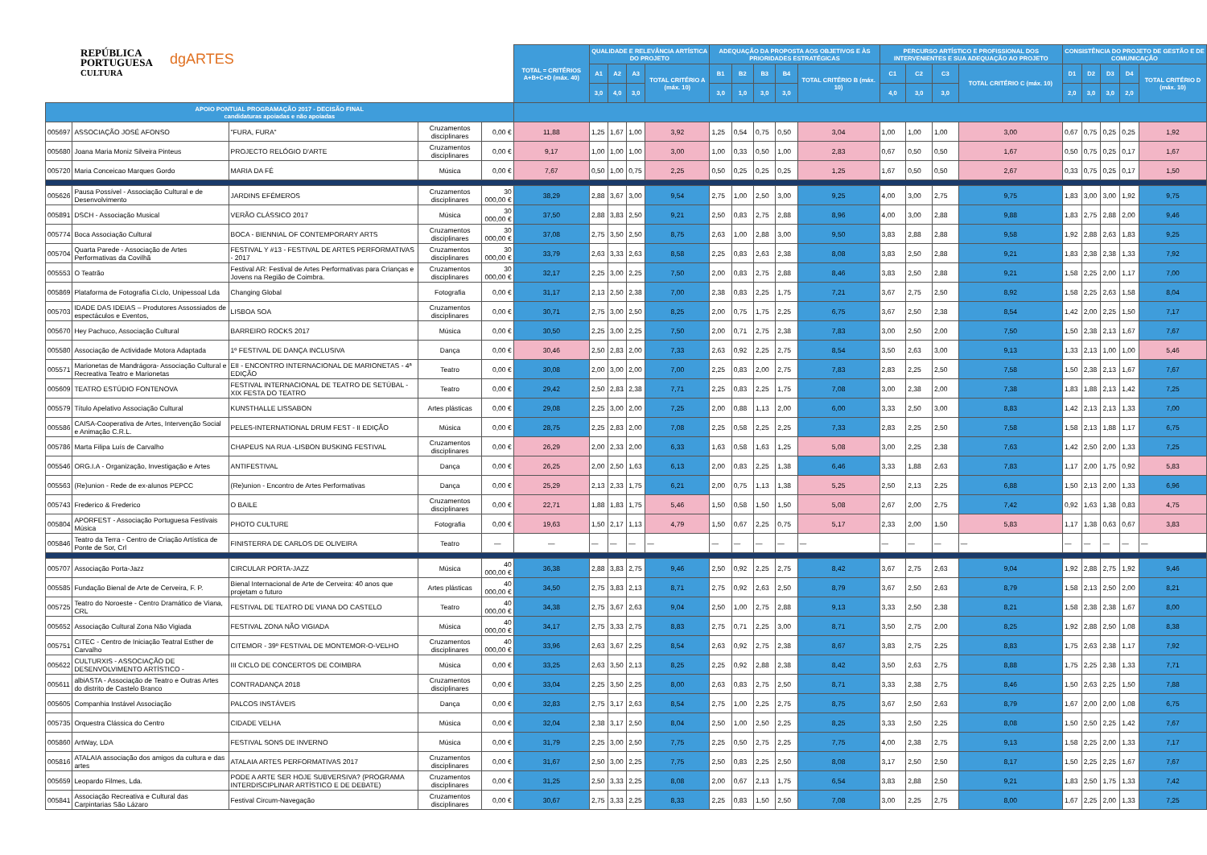REPÚBLICA
PORTUGUESA
CULTURA
dgARTES
| | | | | | TOTAL = CRITÉRIOS A+B+C+D (máx. 40) | QUALIDADE E RELEVÂNCIA ARTÍSTICA DO PROJETO | | | | ADEQUAÇÃO DA PROPOSTA AOS OBJETIVOS E ÀS PRIORIDADES ESTRATÉGICAS | | | | | PERCURSO ARTÍSTICO E PROFISSIONAL DOS INTERVENIENTES E SUA ADEQUAÇÃO AO PROJETO | | | | CONSISTÊNCIA DO PROJETO DE GESTÃO E DE COMUNICAÇÃO | | | | |
| --- | --- | --- | --- | --- | --- | --- | --- | --- | --- | --- | --- | --- | --- | --- | --- | --- | --- | --- | --- | --- | --- | --- | --- |
| | | | | | | A1 | A2 | A3 | TOTAL CRITÉRIO A (máx. 10) | B1 | B2 | B3 | B4 | TOTAL CRITÉRIO B (máx. 10) | C1 | C2 | C3 | TOTAL CRITÉRIO C (máx. 10) | D1 | D2 | D3 | D4 | TOTAL CRITÉRIO D (máx. 10) |
| | | | | | | 3,0 | 4,0 | 3,0 | | 3,0 | 1,0 | 3,0 | 3,0 | | 4,0 | 3,0 | 3,0 | | 2,0 | 3,0 | 3,0 | 2,0 | |
| APOIO PONTUAL PROGRAMAÇÃO 2017 - DECISÃO FINAL candidaturas apoiadas e não apoiadas | | | | | | | | | | | | | | | | | | | | | | | |
| 005697 | ASSOCIAÇÃO JOSÉ AFONSO | "FURA, FURA" | Cruzamentos disciplinares | 0,00 € | 11,88 | 1,25 | 1,67 | 1,00 | 3,92 | 1,25 | 0,54 | 0,75 | 0,50 | 3,04 | 1,00 | 1,00 | 1,00 | 3,00 | 0,67 | 0,75 | 0,25 | 0,25 | 1,92 |
| 005680 | Joana Maria Moniz Silveira Pinteus | PROJECTO RELÓGIO D'ARTE | Cruzamentos disciplinares | 0,00 € | 9,17 | 1,00 | 1,00 | 1,00 | 3,00 | 1,00 | 0,33 | 0,50 | 1,00 | 2,83 | 0,67 | 0,50 | 0,50 | 1,67 | 0,50 | 0,75 | 0,25 | 0,17 | 1,67 |
| 005720 | Maria Conceicao Marques Gordo | MARIA DA FÉ | Música | 0,00 € | 7,67 | 0,50 | 1,00 | 0,75 | 2,25 | 0,50 | 0,25 | 0,25 | 0,25 | 1,25 | 1,67 | 0,50 | 0,50 | 2,67 | 0,33 | 0,75 | 0,25 | 0,17 | 1,50 |
| 005626 | Pausa Possível - Associação Cultural e de Desenvolvimento | JARDINS EFÉMEROS | Cruzamentos disciplinares | 30 000,00 € | 38,29 | 2,88 | 3,67 | 3,00 | 9,54 | 2,75 | 1,00 | 2,50 | 3,00 | 9,25 | 4,00 | 3,00 | 2,75 | 9,75 | 1,83 | 3,00 | 3,00 | 1,92 | 9,75 |
| 005891 | DSCH - Associação Musical | VERÃO CLÁSSICO 2017 | Música | 30 000,00 € | 37,50 | 2,88 | 3,83 | 2,50 | 9,21 | 2,50 | 0,83 | 2,75 | 2,88 | 8,96 | 4,00 | 3,00 | 2,88 | 9,88 | 1,83 | 2,75 | 2,88 | 2,00 | 9,46 |
| 005774 | Boca Associação Cultural | BOCA - BIENNIAL OF CONTEMPORARY ARTS | Cruzamentos disciplinares | 30 000,00 € | 37,08 | 2,75 | 3,50 | 2,50 | 8,75 | 2,63 | 1,00 | 2,88 | 3,00 | 9,50 | 3,83 | 2,88 | 2,88 | 9,58 | 1,92 | 2,88 | 2,63 | 1,83 | 9,25 |
| 005704 | Quarta Parede - Associação de Artes Performativas da Covilhã | FESTIVAL Y #13 - FESTIVAL DE ARTES PERFORMATIVAS - 2017 | Cruzamentos disciplinares | 30 000,00 € | 33,79 | 2,63 | 3,33 | 2,63 | 8,58 | 2,25 | 0,83 | 2,63 | 2,38 | 8,08 | 3,83 | 2,50 | 2,88 | 9,21 | 1,83 | 2,38 | 2,38 | 1,33 | 7,92 |
| 005553 | O Teatrão | Festival AR: Festival de Artes Performativas para Crianças e Jovens na Região de Coimbra. | Cruzamentos disciplinares | 30 000,00 € | 32,17 | 2,25 | 3,00 | 2,25 | 7,50 | 2,00 | 0,83 | 2,75 | 2,88 | 8,46 | 3,83 | 2,50 | 2,88 | 9,21 | 1,58 | 2,25 | 2,00 | 1,17 | 7,00 |
| 005869 | Plataforma de Fotografia Ci.clo, Unipessoal Lda | Changing Global | Fotografia | 0,00 € | 31,17 | 2,13 | 2,50 | 2,38 | 7,00 | 2,38 | 0,83 | 2,25 | 1,75 | 7,21 | 3,67 | 2,75 | 2,50 | 8,92 | 1,58 | 2,25 | 2,63 | 1,58 | 8,04 |
| 005703 | IDADE DAS IDEIAS – Produtores Assossiados de espectáculos e Eventos, | LISBOA SOA | Cruzamentos disciplinares | 0,00 € | 30,71 | 2,75 | 3,00 | 2,50 | 8,25 | 2,00 | 0,75 | 1,75 | 2,25 | 6,75 | 3,67 | 2,50 | 2,38 | 8,54 | 1,42 | 2,00 | 2,25 | 1,50 | 7,17 |
| 005670 | Hey Pachuco, Associação Cultural | BARREIRO ROCKS 2017 | Música | 0,00 € | 30,50 | 2,25 | 3,00 | 2,25 | 7,50 | 2,00 | 0,71 | 2,75 | 2,38 | 7,83 | 3,00 | 2,50 | 2,00 | 7,50 | 1,50 | 2,38 | 2,13 | 1,67 | 7,67 |
| 005580 | Associação de Actividade Motora Adaptada | 1º FESTIVAL DE DANÇA INCLUSIVA | Dança | 0,00 € | 30,46 | 2,50 | 2,83 | 2,00 | 7,33 | 2,63 | 0,92 | 2,25 | 2,75 | 8,54 | 3,50 | 2,63 | 3,00 | 9,13 | 1,33 | 2,13 | 1,00 | 1,00 | 5,46 |
| 005571 | Marionetas de Mandrágora- Associação Cultural e Recreativa Teatro e Marionetas | EII - ENCONTRO INTERNACIONAL DE MARIONETAS - 4ª EDIÇÃO | Teatro | 0,00 € | 30,08 | 2,00 | 3,00 | 2,00 | 7,00 | 2,25 | 0,83 | 2,00 | 2,75 | 7,83 | 2,83 | 2,25 | 2,50 | 7,58 | 1,50 | 2,38 | 2,13 | 1,67 | 7,67 |
| 005609 | TEATRO ESTÚDIO FONTENOVA | FESTIVAL INTERNACIONAL DE TEATRO DE SETÚBAL - XIX FESTA DO TEATRO | Teatro | 0,00 € | 29,42 | 2,50 | 2,83 | 2,38 | 7,71 | 2,25 | 0,83 | 2,25 | 1,75 | 7,08 | 3,00 | 2,38 | 2,00 | 7,38 | 1,83 | 1,88 | 2,13 | 1,42 | 7,25 |
| 005579 | Título Apelativo Associação Cultural | KUNSTHALLE LISSABON | Artes plásticas | 0,00 € | 29,08 | 2,25 | 3,00 | 2,00 | 7,25 | 2,00 | 0,88 | 1,13 | 2,00 | 6,00 | 3,33 | 2,50 | 3,00 | 8,83 | 1,42 | 2,13 | 2,13 | 1,33 | 7,00 |
| 005586 | CAISA-Cooperativa de Artes, Intervenção Social e Animação C.R.L. | PELES-INTERNATIONAL DRUM FEST - II EDIÇÃO | Música | 0,00 € | 28,75 | 2,25 | 2,83 | 2,00 | 7,08 | 2,25 | 0,58 | 2,25 | 2,25 | 7,33 | 2,83 | 2,25 | 2,50 | 7,58 | 1,58 | 2,13 | 1,88 | 1,17 | 6,75 |
| 005786 | Marta Filipa Luís de Carvalho | CHAPEUS NA RUA -LISBON BUSKING FESTIVAL | Cruzamentos disciplinares | 0,00 € | 26,29 | 2,00 | 2,33 | 2,00 | 6,33 | 1,63 | 0,58 | 1,63 | 1,25 | 5,08 | 3,00 | 2,25 | 2,38 | 7,63 | 1,42 | 2,50 | 2,00 | 1,33 | 7,25 |
| 005546 | ORG.I.A - Organização, Investigação e Artes | ANTIFESTIVAL | Dança | 0,00 € | 26,25 | 2,00 | 2,50 | 1,63 | 6,13 | 2,00 | 0,83 | 2,25 | 1,38 | 6,46 | 3,33 | 1,88 | 2,63 | 7,83 | 1,17 | 2,00 | 1,75 | 0,92 | 5,83 |
| 005563 | (Re)union - Rede de ex-alunos PEPCC | (Re)union - Encontro de Artes Performativas | Dança | 0,00 € | 25,29 | 2,13 | 2,33 | 1,75 | 6,21 | 2,00 | 0,75 | 1,13 | 1,38 | 5,25 | 2,50 | 2,13 | 2,25 | 6,88 | 1,50 | 2,13 | 2,00 | 1,33 | 6,96 |
| 005743 | Frederico & Frederico | O BAILE | Cruzamentos disciplinares | 0,00 € | 22,71 | 1,88 | 1,83 | 1,75 | 5,46 | 1,50 | 0,58 | 1,50 | 1,50 | 5,08 | 2,67 | 2,00 | 2,75 | 7,42 | 0,92 | 1,63 | 1,38 | 0,83 | 4,75 |
| 005804 | APORFEST - Associação Portuguesa Festivais Música | PHOTO CULTURE | Fotografia | 0,00 € | 19,63 | 1,50 | 2,17 | 1,13 | 4,79 | 1,50 | 0,67 | 2,25 | 0,75 | 5,17 | 2,33 | 2,00 | 1,50 | 5,83 | 1,17 | 1,38 | 0,63 | 0,67 | 3,83 |
| 005846 | Teatro da Terra - Centro de Criação Artística de Ponte de Sor, Crl | FINISTERRA DE CARLOS DE OLIVEIRA | Teatro | — | — | — | — | — | — | — | — | — | — | — | — | — | — | — | — | — | — | — | — |
| 005707 | Associação Porta-Jazz | CIRCULAR PORTA-JAZZ | Música | 40 000,00 € | 36,38 | 2,88 | 3,83 | 2,75 | 9,46 | 2,50 | 0,92 | 2,25 | 2,75 | 8,42 | 3,67 | 2,75 | 2,63 | 9,04 | 1,92 | 2,88 | 2,75 | 1,92 | 9,46 |
| 005585 | Fundação Bienal de Arte de Cerveira, F. P. | Bienal Internacional de Arte de Cerveira: 40 anos que projetam o futuro | Artes plásticas | 40 000,00 € | 34,50 | 2,75 | 3,83 | 2,13 | 8,71 | 2,75 | 0,92 | 2,63 | 2,50 | 8,79 | 3,67 | 2,50 | 2,63 | 8,79 | 1,58 | 2,13 | 2,50 | 2,00 | 8,21 |
| 005725 | Teatro do Noroeste - Centro Dramático de Viana, CRL | FESTIVAL DE TEATRO DE VIANA DO CASTELO | Teatro | 40 000,00 € | 34,38 | 2,75 | 3,67 | 2,63 | 9,04 | 2,50 | 1,00 | 2,75 | 2,88 | 9,13 | 3,33 | 2,50 | 2,38 | 8,21 | 1,58 | 2,38 | 2,38 | 1,67 | 8,00 |
| 005652 | Associação Cultural Zona Não Vigiada | FESTIVAL ZONA NÃO VIGIADA | Música | 40 000,00 € | 34,17 | 2,75 | 3,33 | 2,75 | 8,83 | 2,75 | 0,71 | 2,25 | 3,00 | 8,71 | 3,50 | 2,75 | 2,00 | 8,25 | 1,92 | 2,88 | 2,50 | 1,08 | 8,38 |
| 005751 | CITEC - Centro de Iniciação Teatral Esther de Carvalho | CITEMOR - 39º FESTIVAL DE MONTEMOR-O-VELHO | Cruzamentos disciplinares | 40 000,00 € | 33,96 | 2,63 | 3,67 | 2,25 | 8,54 | 2,63 | 0,92 | 2,75 | 2,38 | 8,67 | 3,83 | 2,75 | 2,25 | 8,83 | 1,75 | 2,63 | 2,38 | 1,17 | 7,92 |
| 005622 | CULTURXIS - ASSOCIAÇÃO DE DESENVOLVIMENTO ARTÍSTICO - | III CICLO DE CONCERTOS DE COIMBRA | Música | 0,00 € | 33,25 | 2,63 | 3,50 | 2,13 | 8,25 | 2,25 | 0,92 | 2,88 | 2,38 | 8,42 | 3,50 | 2,63 | 2,75 | 8,88 | 1,75 | 2,25 | 2,38 | 1,33 | 7,71 |
| 005611 | albiASTA - Associação de Teatro e Outras Artes do distrito de Castelo Branco | CONTRADANÇA 2018 | Cruzamentos disciplinares | 0,00 € | 33,04 | 2,25 | 3,50 | 2,25 | 8,00 | 2,63 | 0,83 | 2,75 | 2,50 | 8,71 | 3,33 | 2,38 | 2,75 | 8,46 | 1,50 | 2,63 | 2,25 | 1,50 | 7,88 |
| 005605 | Companhia Instável Associação | PALCOS INSTÁVEIS | Dança | 0,00 € | 32,83 | 2,75 | 3,17 | 2,63 | 8,54 | 2,75 | 1,00 | 2,25 | 2,75 | 8,75 | 3,67 | 2,50 | 2,63 | 8,79 | 1,67 | 2,00 | 2,00 | 1,08 | 6,75 |
| 005735 | Orquestra Clássica do Centro | CIDADE VELHA | Música | 0,00 € | 32,04 | 2,38 | 3,17 | 2,50 | 8,04 | 2,50 | 1,00 | 2,50 | 2,25 | 8,25 | 3,33 | 2,50 | 2,25 | 8,08 | 1,50 | 2,50 | 2,25 | 1,42 | 7,67 |
| 005860 | ArtWay, LDA | FESTIVAL SONS DE INVERNO | Música | 0,00 € | 31,79 | 2,25 | 3,00 | 2,50 | 7,75 | 2,25 | 0,50 | 2,75 | 2,25 | 7,75 | 4,00 | 2,38 | 2,75 | 9,13 | 1,58 | 2,25 | 2,00 | 1,33 | 7,17 |
| 005816 | ATALAIA associação dos amigos da cultura e das artes | ATALAIA ARTES PERFORMATIVAS 2017 | Cruzamentos disciplinares | 0,00 € | 31,67 | 2,50 | 3,00 | 2,25 | 7,75 | 2,50 | 0,83 | 2,25 | 2,50 | 8,08 | 3,17 | 2,50 | 2,50 | 8,17 | 1,50 | 2,25 | 2,25 | 1,67 | 7,67 |
| 005659 | Leopardo Filmes, Lda. | PODE A ARTE SER HOJE SUBVERSIVA? (PROGRAMA INTERDISCIPLINAR ARTÍSTICO E DE DEBATE) | Cruzamentos disciplinares | 0,00 € | 31,25 | 2,50 | 3,33 | 2,25 | 8,08 | 2,00 | 0,67 | 2,13 | 1,75 | 6,54 | 3,83 | 2,88 | 2,50 | 9,21 | 1,83 | 2,50 | 1,75 | 1,33 | 7,42 |
| 005841 | Associação Recreativa e Cultural das Carpintarias São Lázaro | Festival Circum-Navegação | Cruzamentos disciplinares | 0,00 € | 30,67 | 2,75 | 3,33 | 2,25 | 8,33 | 2,25 | 0,83 | 1,50 | 2,50 | 7,08 | 3,00 | 2,25 | 2,75 | 8,00 | 1,67 | 2,25 | 2,00 | 1,33 | 7,25 |